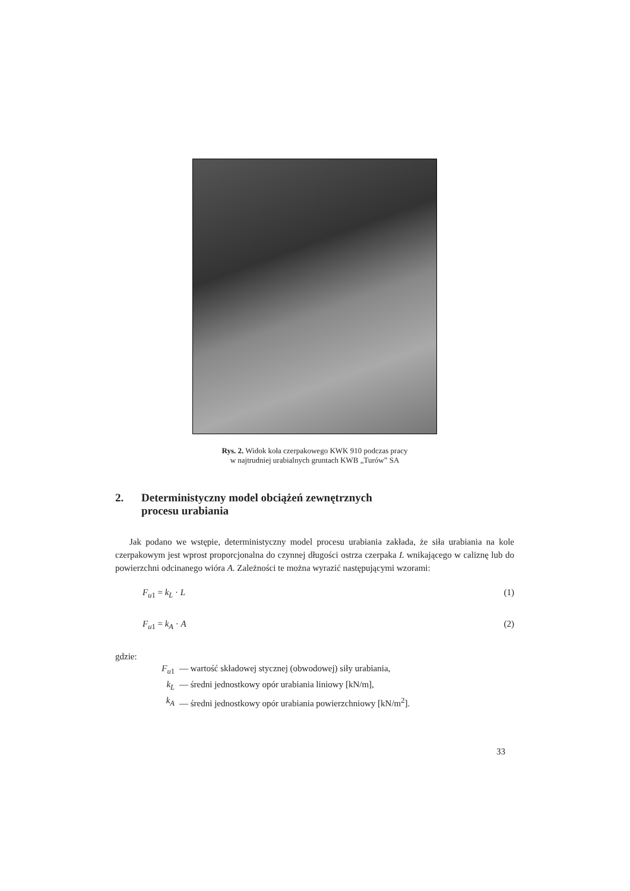Rys. 2. Widok koła czerpakowego KWK 910 podczas pracy
w najtrudniej urabialnych gruntach KWB „Turów” SA
2. Deterministyczny model obciążeń zewnętrznych
procesu urabiania
Jak podano we wstępie, deterministyczny model procesu urabiania zakłada, że siła urabiania na kole czerpakowym jest wprost proporcjonalna do czynnej długości ostrza czerpaka L wnikającego w caliznę lub do powierzchni odcinanego wióra A. Zależności te można wyrazić następującymi wzorami:
F<sub>u1</sub> = k<sub>L</sub> · L (1)
F<sub>u1</sub> = k<sub>A</sub> · A (2)
gdzie:
F<sub>u</sub><sub>1</sub> — wartość składowej stycznej (obwodowej) siły urabiania,
k<sub>L</sub> — średni jednostkowy opór urabiania liniowy [kN/m],
k<sub>A</sub> — średni jednostkowy opór urabiania powierzchniowy [kN/m<sup>2</sup>].
33